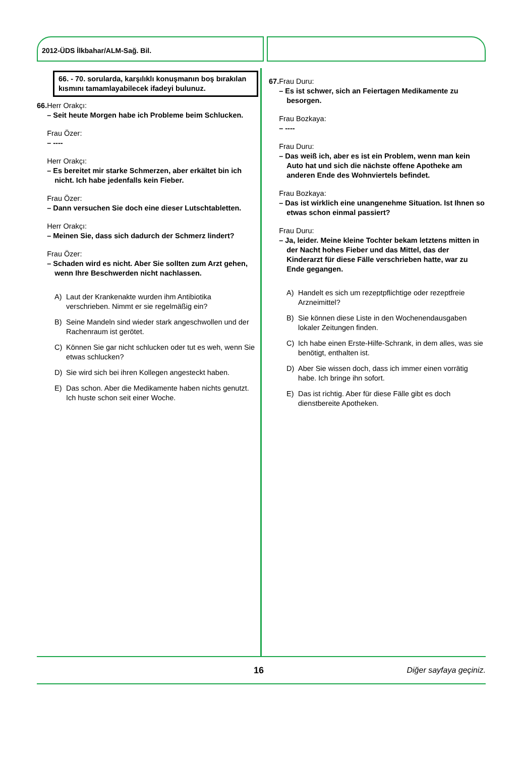2012-ÜDS İlkbahar/ALM-Sağ. Bil.
66. - 70. sorularda, karşılıklı konuşmanın boş bırakılan kısmını tamamlayabilecek ifadeyi bulunuz.
66. Herr Orakçı:
– Seit heute Morgen habe ich Probleme beim Schlucken.
Frau Özer:
– ----
Herr Orakçı:
– Es bereitet mir starke Schmerzen, aber erkältet bin ich nicht. Ich habe jedenfalls kein Fieber.
Frau Özer:
– Dann versuchen Sie doch eine dieser Lutschtabletten.
Herr Orakçı:
– Meinen Sie, dass sich dadurch der Schmerz lindert?
Frau Özer:
– Schaden wird es nicht. Aber Sie sollten zum Arzt gehen, wenn Ihre Beschwerden nicht nachlassen.
A) Laut der Krankenakte wurden ihm Antibiotika verschrieben. Nimmt er sie regelmäßig ein?
B) Seine Mandeln sind wieder stark angeschwollen und der Rachenraum ist gerötet.
C) Können Sie gar nicht schlucken oder tut es weh, wenn Sie etwas schlucken?
D) Sie wird sich bei ihren Kollegen angesteckt haben.
E) Das schon. Aber die Medikamente haben nichts genutzt. Ich huste schon seit einer Woche.
67. Frau Duru:
– Es ist schwer, sich an Feiertagen Medikamente zu besorgen.
Frau Bozkaya:
– ----
Frau Duru:
– Das weiß ich, aber es ist ein Problem, wenn man kein Auto hat und sich die nächste offene Apotheke am anderen Ende des Wohnviertels befindet.
Frau Bozkaya:
– Das ist wirklich eine unangenehme Situation. Ist Ihnen so etwas schon einmal passiert?
Frau Duru:
– Ja, leider. Meine kleine Tochter bekam letztens mitten in der Nacht hohes Fieber und das Mittel, das der Kinderarzt für diese Fälle verschrieben hatte, war zu Ende gegangen.
A) Handelt es sich um rezeptpflichtige oder rezeptfreie Arzneimittel?
B) Sie können diese Liste in den Wochenendausgaben lokaler Zeitungen finden.
C) Ich habe einen Erste-Hilfe-Schrank, in dem alles, was sie benötigt, enthalten ist.
D) Aber Sie wissen doch, dass ich immer einen vorrätig habe. Ich bringe ihn sofort.
E) Das ist richtig. Aber für diese Fälle gibt es doch dienstbereite Apotheken.
16 Diğer sayfaya geçiniz.